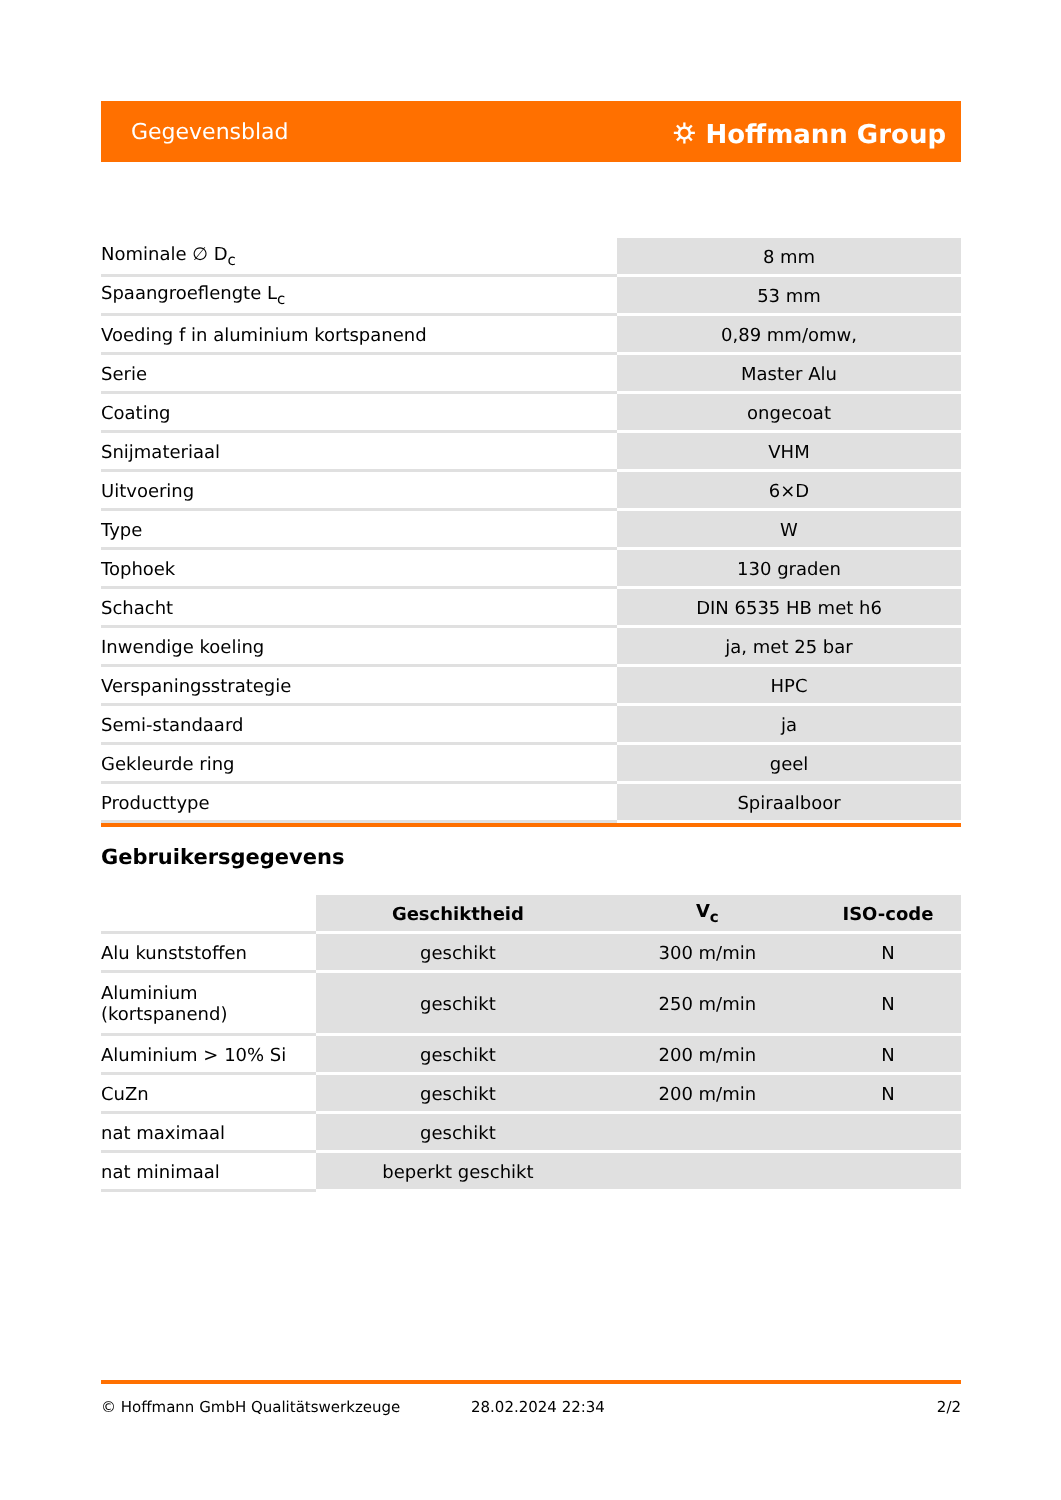Gegevensblad ⛭ Hoffmann Group
| Nominale ∅ D<sub>c</sub> | 8 mm |
| Spaangroeflengte L<sub>c</sub> | 53 mm |
| Voeding f in aluminium kortspanend | 0,89 mm/omw, |
| Serie | Master Alu |
| Coating | ongecoat |
| Snijmateriaal | VHM |
| Uitvoering | 6×D |
| Type | W |
| Tophoek | 130 graden |
| Schacht | DIN 6535 HB met h6 |
| Inwendige koeling | ja, met 25 bar |
| Verspaningsstrategie | HPC |
| Semi-standaard | ja |
| Gekleurde ring | geel |
| Producttype | Spiraalboor |
Gebruikersgegevens
| | Geschiktheid | V<sub>c</sub> | ISO-code |
| --- | --- | --- | --- |
| Alu kunststoffen | geschikt | 300 m/min | N |
| Aluminium (kortspanend) | geschikt | 250 m/min | N |
| Aluminium > 10% Si | geschikt | 200 m/min | N |
| CuZn | geschikt | 200 m/min | N |
| nat maximaal | geschikt | | |
| nat minimaal | beperkt geschikt | | |
© Hoffmann GmbH Qualitätswerkzeuge 28.02.2024 22:34 2/2